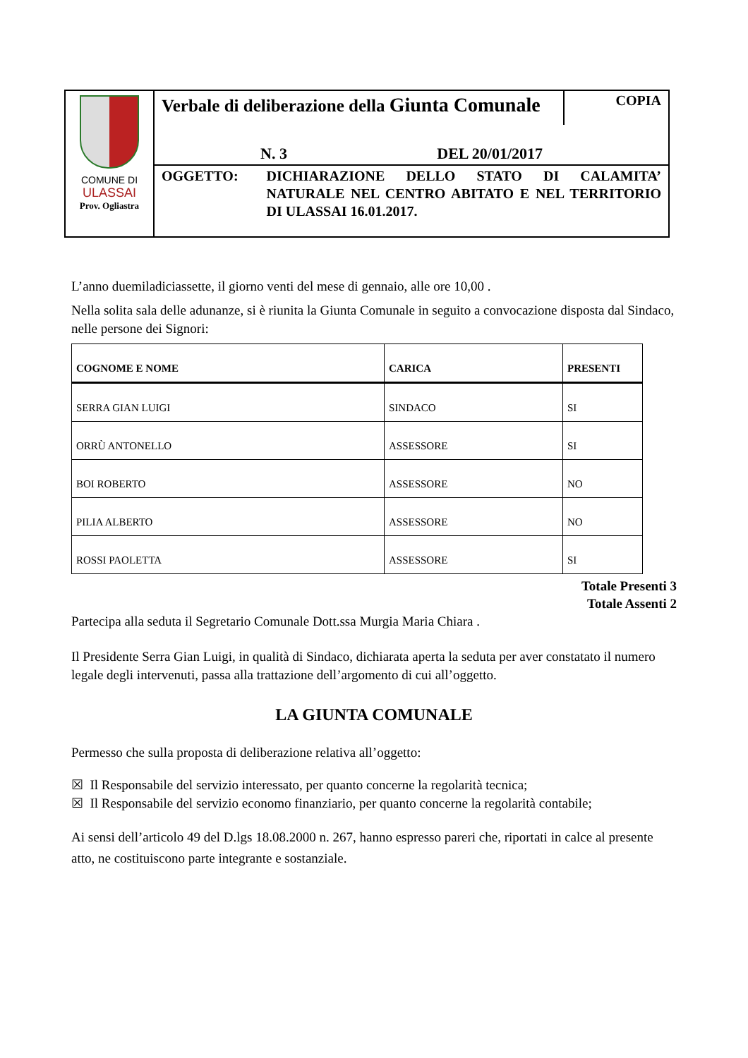COMUNE DI
ULASSAI
Prov. Ogliastra
Verbale di deliberazione della Giunta Comunale
COPIA
N. 3 DEL 20/01/2017
OGGETTO: DICHIARAZIONE DELLO STATO DI CALAMITA’ NATURALE NEL CENTRO ABITATO E NEL TERRITORIO DI ULASSAI 16.01.2017.
L’anno duemiladiciassette, il giorno venti del mese di gennaio, alle ore 10,00 .
Nella solita sala delle adunanze, si è riunita la Giunta Comunale in seguito a convocazione disposta dal Sindaco, nelle persone dei Signori:
| COGNOME E NOME | CARICA | PRESENTI |
| --- | --- | --- |
| SERRA GIAN LUIGI | SINDACO | SI |
| ORRÙ ANTONELLO | ASSESSORE | SI |
| BOI ROBERTO | ASSESSORE | NO |
| PILIA ALBERTO | ASSESSORE | NO |
| ROSSI PAOLETTA | ASSESSORE | SI |
Totale Presenti 3
Totale Assenti 2
Partecipa alla seduta il Segretario Comunale Dott.ssa Murgia Maria Chiara .
Il Presidente Serra Gian Luigi, in qualità di Sindaco, dichiarata aperta la seduta per aver constatato il numero legale degli intervenuti, passa alla trattazione dell’argomento di cui all’oggetto.
LA GIUNTA COMUNALE
Permesso che sulla proposta di deliberazione relativa all’oggetto:
☒ Il Responsabile del servizio interessato, per quanto concerne la regolarità tecnica;
☒ Il Responsabile del servizio economo finanziario, per quanto concerne la regolarità contabile;
Ai sensi dell’articolo 49 del D.lgs 18.08.2000 n. 267, hanno espresso pareri che, riportati in calce al presente atto, ne costituiscono parte integrante e sostanziale.